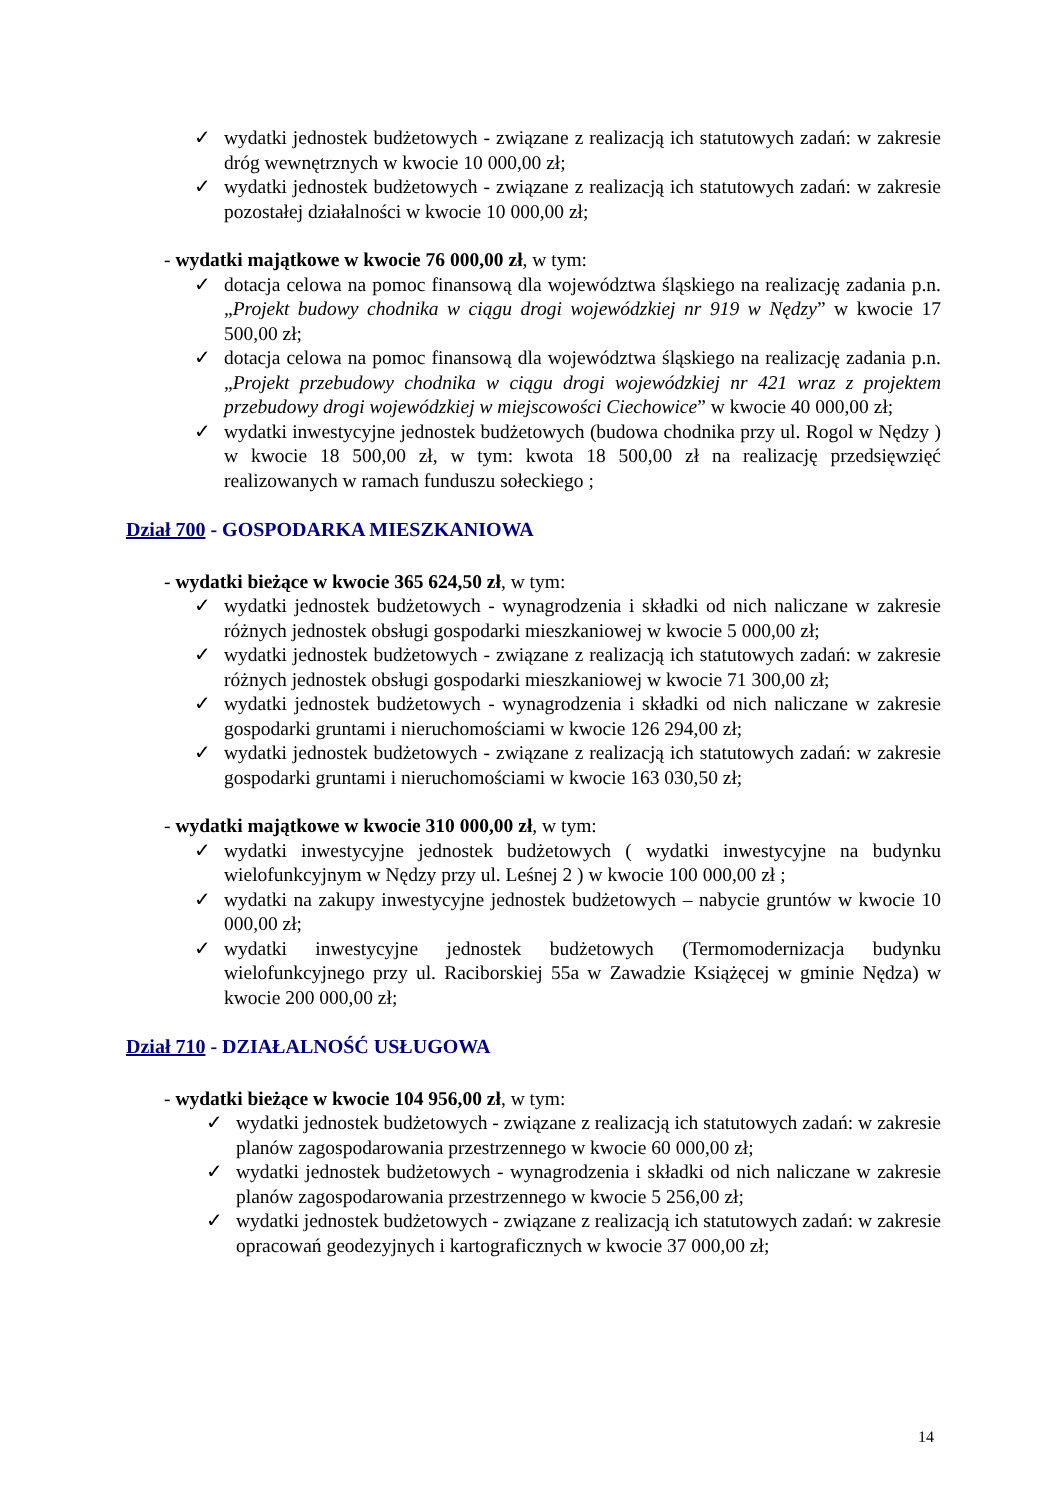✓ wydatki jednostek budżetowych - związane z realizacją ich statutowych zadań: w zakresie dróg wewnętrznych w kwocie 10 000,00 zł;
✓ wydatki jednostek budżetowych - związane z realizacją ich statutowych zadań: w zakresie pozostałej działalności w kwocie 10 000,00 zł;
- wydatki majątkowe w kwocie 76 000,00 zł, w tym:
✓ dotacja celowa na pomoc finansową dla województwa śląskiego na realizację zadania p.n. „Projekt budowy chodnika w ciągu drogi wojewódzkiej nr 919 w Nędzy” w kwocie 17 500,00 zł;
✓ dotacja celowa na pomoc finansową dla województwa śląskiego na realizację zadania p.n. „Projekt przebudowy chodnika w ciągu drogi wojewódzkiej nr 421 wraz z projektem przebudowy drogi wojewódzkiej w miejscowości Ciechowice” w kwocie 40 000,00 zł;
✓ wydatki inwestycyjne jednostek budżetowych (budowa chodnika przy ul. Rogol w Nędzy ) w kwocie 18 500,00 zł, w tym: kwota 18 500,00 zł na realizację przedsięwzięć realizowanych w ramach funduszu sołeckiego ;
Dział 700 - GOSPODARKA MIESZKANIOWA
- wydatki bieżące w kwocie 365 624,50 zł, w tym:
✓ wydatki jednostek budżetowych - wynagrodzenia i składki od nich naliczane w zakresie różnych jednostek obsługi gospodarki mieszkaniowej w kwocie 5 000,00 zł;
✓ wydatki jednostek budżetowych - związane z realizacją ich statutowych zadań: w zakresie różnych jednostek obsługi gospodarki mieszkaniowej w kwocie 71 300,00 zł;
✓ wydatki jednostek budżetowych - wynagrodzenia i składki od nich naliczane w zakresie gospodarki gruntami i nieruchomościami w kwocie 126 294,00 zł;
✓ wydatki jednostek budżetowych - związane z realizacją ich statutowych zadań: w zakresie gospodarki gruntami i nieruchomościami w kwocie 163 030,50 zł;
- wydatki majątkowe w kwocie 310 000,00 zł, w tym:
✓ wydatki inwestycyjne jednostek budżetowych ( wydatki inwestycyjne na budynku wielofunkcyjnym w Nędzy przy ul. Leśnej 2 ) w kwocie 100 000,00 zł ;
✓ wydatki na zakupy inwestycyjne jednostek budżetowych – nabycie gruntów w kwocie 10 000,00 zł;
✓ wydatki inwestycyjne jednostek budżetowych (Termomodernizacja budynku wielofunkcyjnego przy ul. Raciborskiej 55a w Zawadzie Książęcej w gminie Nędza) w kwocie 200 000,00 zł;
Dział 710 - DZIAŁALNOŚĆ USŁUGOWA
- wydatki bieżące w kwocie 104 956,00 zł, w tym:
✓ wydatki jednostek budżetowych - związane z realizacją ich statutowych zadań: w zakresie planów zagospodarowania przestrzennego w kwocie 60 000,00 zł;
✓ wydatki jednostek budżetowych - wynagrodzenia i składki od nich naliczane w zakresie planów zagospodarowania przestrzennego w kwocie 5 256,00 zł;
✓ wydatki jednostek budżetowych - związane z realizacją ich statutowych zadań: w zakresie opracowań geodezyjnych i kartograficznych w kwocie 37 000,00 zł;
14